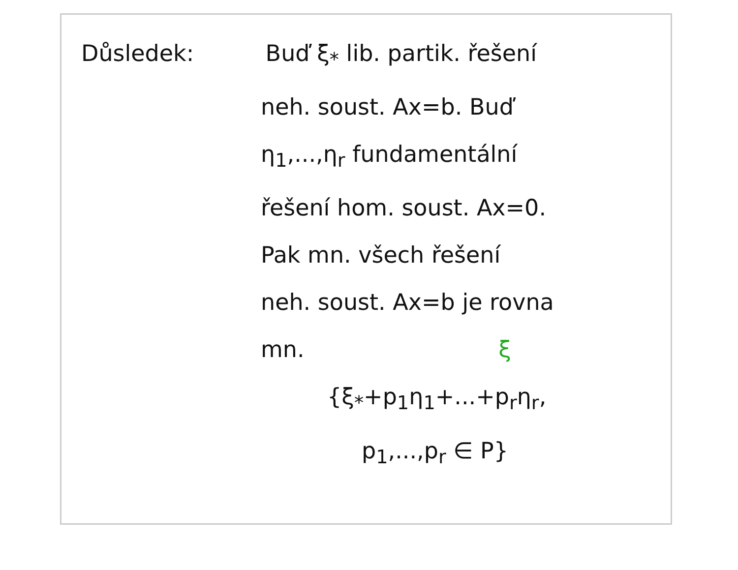Důsledek: Buď ξ<sub>*</sub> lib. partik. řešení
neh. soust. Ax=b. Buď
η<sub>1</sub>,...,η<sub>r</sub> fundamentální
řešení hom. soust. Ax=0.
Pak mn. všech řešení
neh. soust. Ax=b je rovna
mn. ξ
{ξ<sub>*</sub>+p<sub>1</sub>η<sub>1</sub>+...+p<sub>r</sub>η<sub>r</sub>,
p<sub>1</sub>,...,p<sub>r</sub> ∈ P}